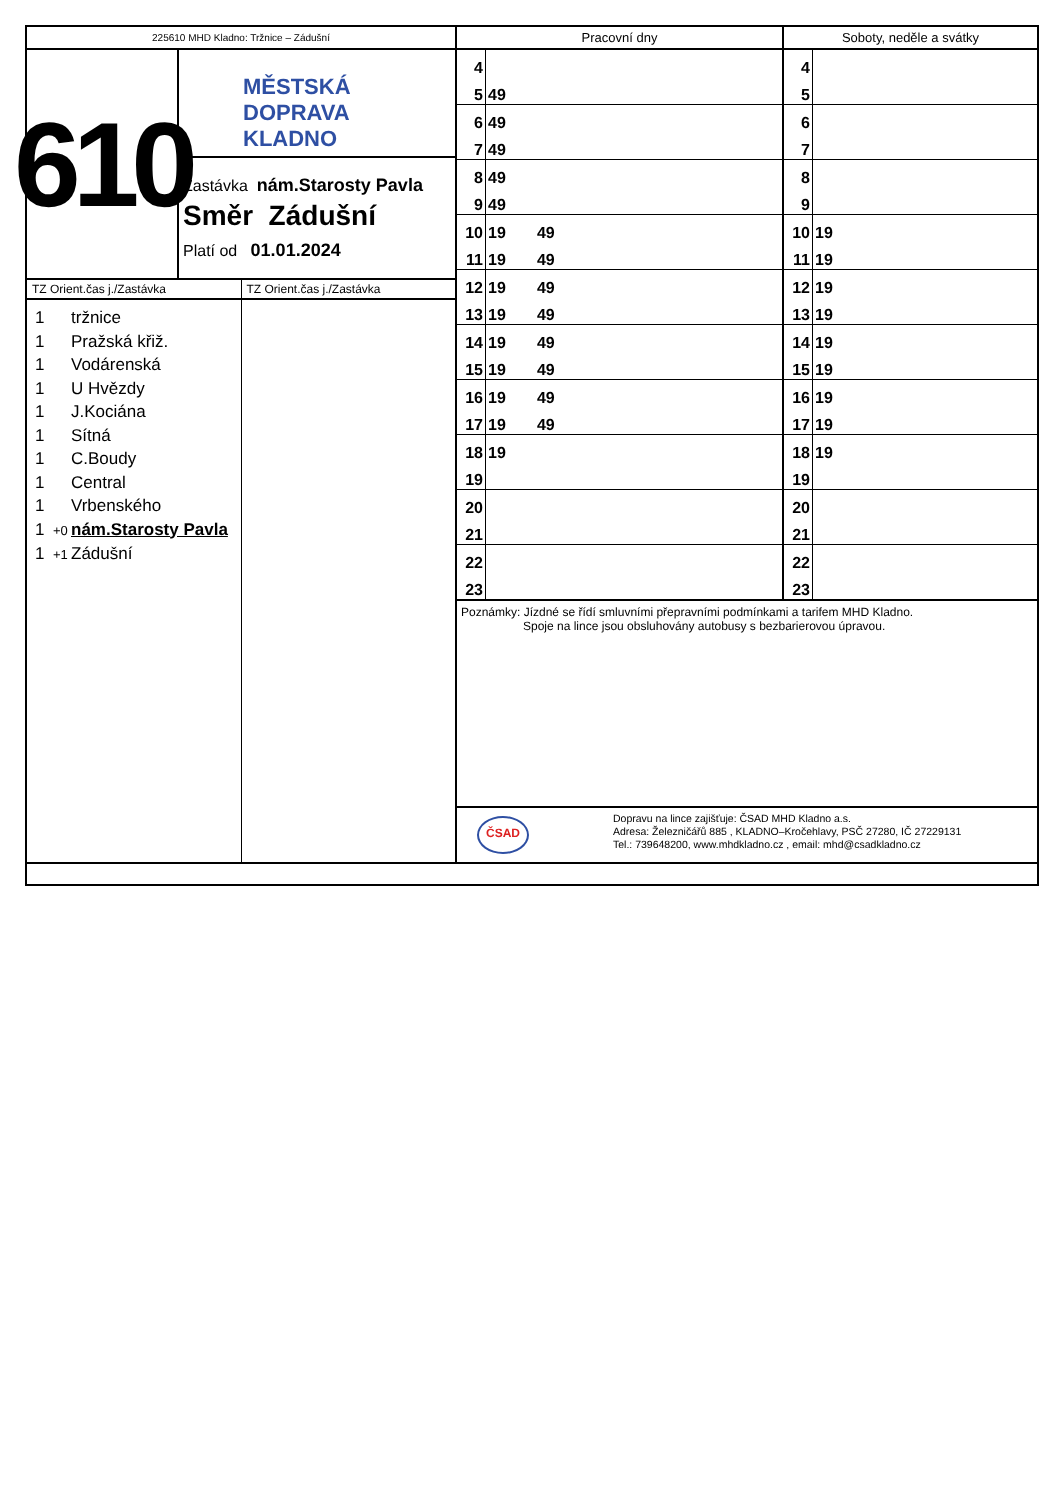225610 MHD Kladno: Tržnice – Zádušní
610
MĚSTSKÁ
DOPRAVA
KLADNO
Zastávka nám.Starosty Pavla
Směr Zádušní
Platí od 01.01.2024
TZ Orient.čas j./Zastávka
1 tržnice
1 Pražská křiž.
1 Vodárenská
1 U Hvězdy
1 J.Kociána
1 Sítná
1 C.Boudy
1 Central
1 Vrbenského
1 +0 nám.Starosty Pavla
1 +1 Zádušní
TZ Orient.čas j./Zastávka
Pracovní dny
| 4 | |
| 5 | 49 |
| 6 | 49 |
| 7 | 49 |
| 8 | 49 |
| 9 | 49 |
| 10 | 19 49 |
| 11 | 19 49 |
| 12 | 19 49 |
| 13 | 19 49 |
| 14 | 19 49 |
| 15 | 19 49 |
| 16 | 19 49 |
| 17 | 19 49 |
| 18 | 19 |
| 19 | |
| 20 | |
| 21 | |
| 22 | |
| 23 | |
Soboty, neděle a svátky
| 4 | |
| 5 | |
| 6 | |
| 7 | |
| 8 | |
| 9 | |
| 10 | 19 |
| 11 | 19 |
| 12 | 19 |
| 13 | 19 |
| 14 | 19 |
| 15 | 19 |
| 16 | 19 |
| 17 | 19 |
| 18 | 19 |
| 19 | |
| 20 | |
| 21 | |
| 22 | |
| 23 | |
Poznámky: Jízdné se řídí smluvními přepravními podmínkami a tarifem MHD Kladno.
Spoje na lince jsou obsluhovány autobusy s bezbarierovou úpravou.
ČSAD
Dopravu na lince zajišťuje: ČSAD MHD Kladno a.s.
Adresa: Železničářů 885 , KLADNO–Kročehlavy, PSČ 27280, IČ 27229131
Tel.: 739648200, www.mhdkladno.cz , email: mhd@csadkladno.cz